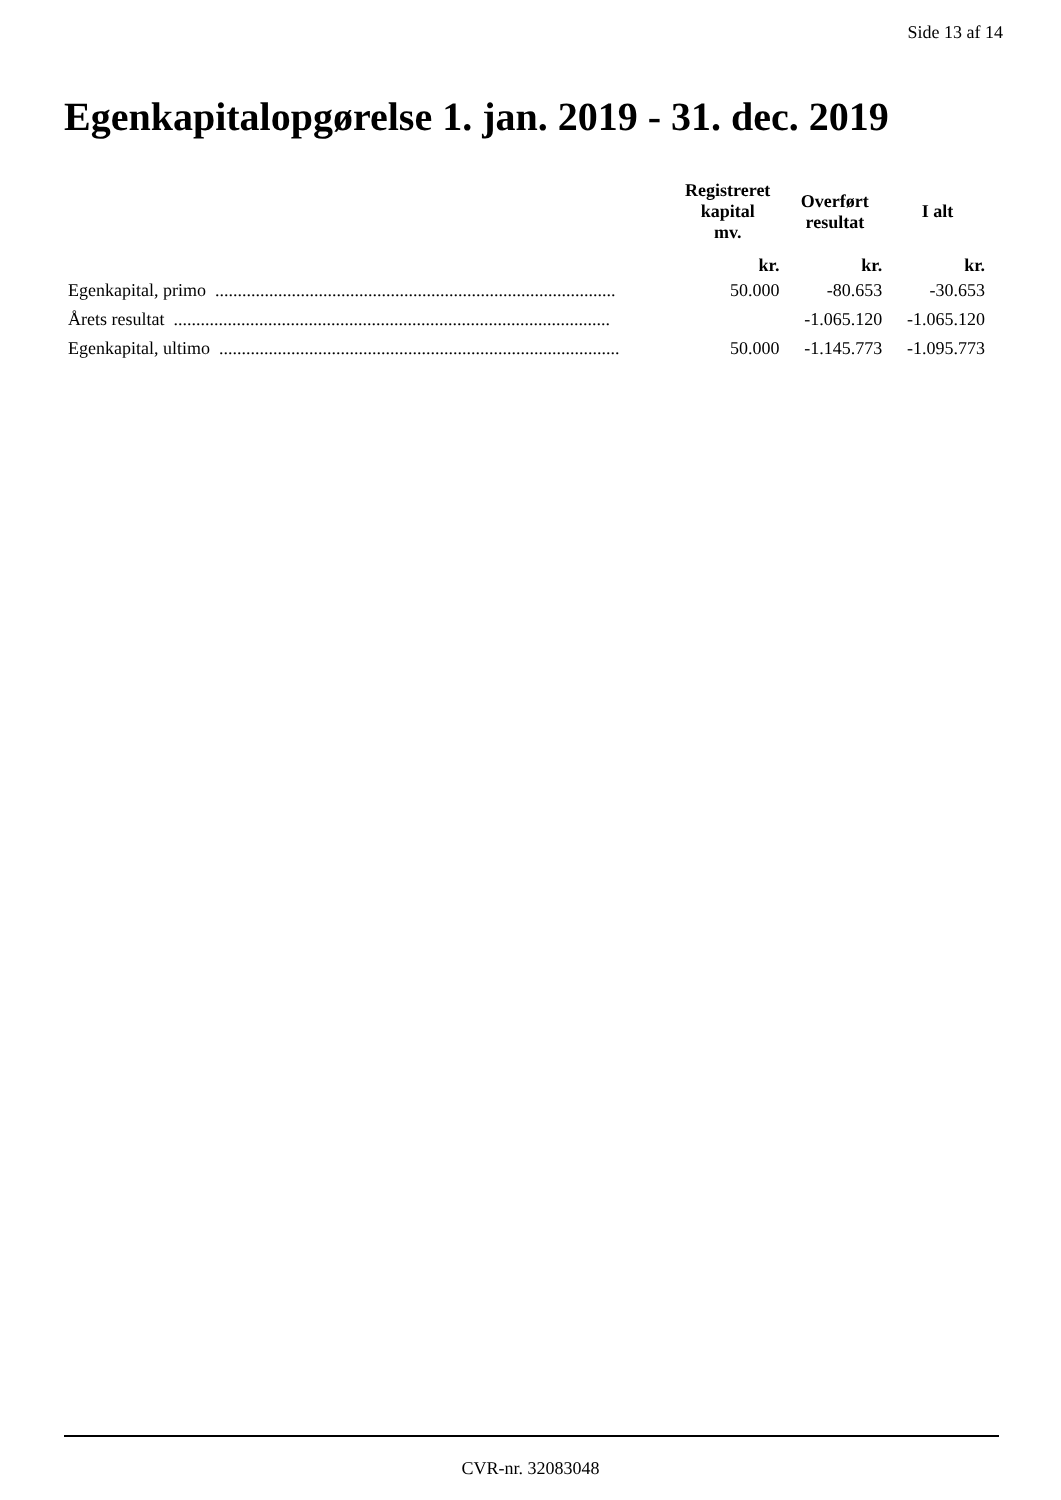Side 13 af 14
Egenkapitalopgørelse 1. jan. 2019 - 31. dec. 2019
| | Registreret kapital mv. | Overført resultat | I alt |
| --- | --- | --- | --- |
| | kr. | kr. | kr. |
| Egenkapital, primo ......................................................................................... | 50.000 | -80.653 | -30.653 |
| Årets resultat ................................................................................................. | | -1.065.120 | -1.065.120 |
| Egenkapital, ultimo ......................................................................................... | 50.000 | -1.145.773 | -1.095.773 |
CVR-nr. 32083048